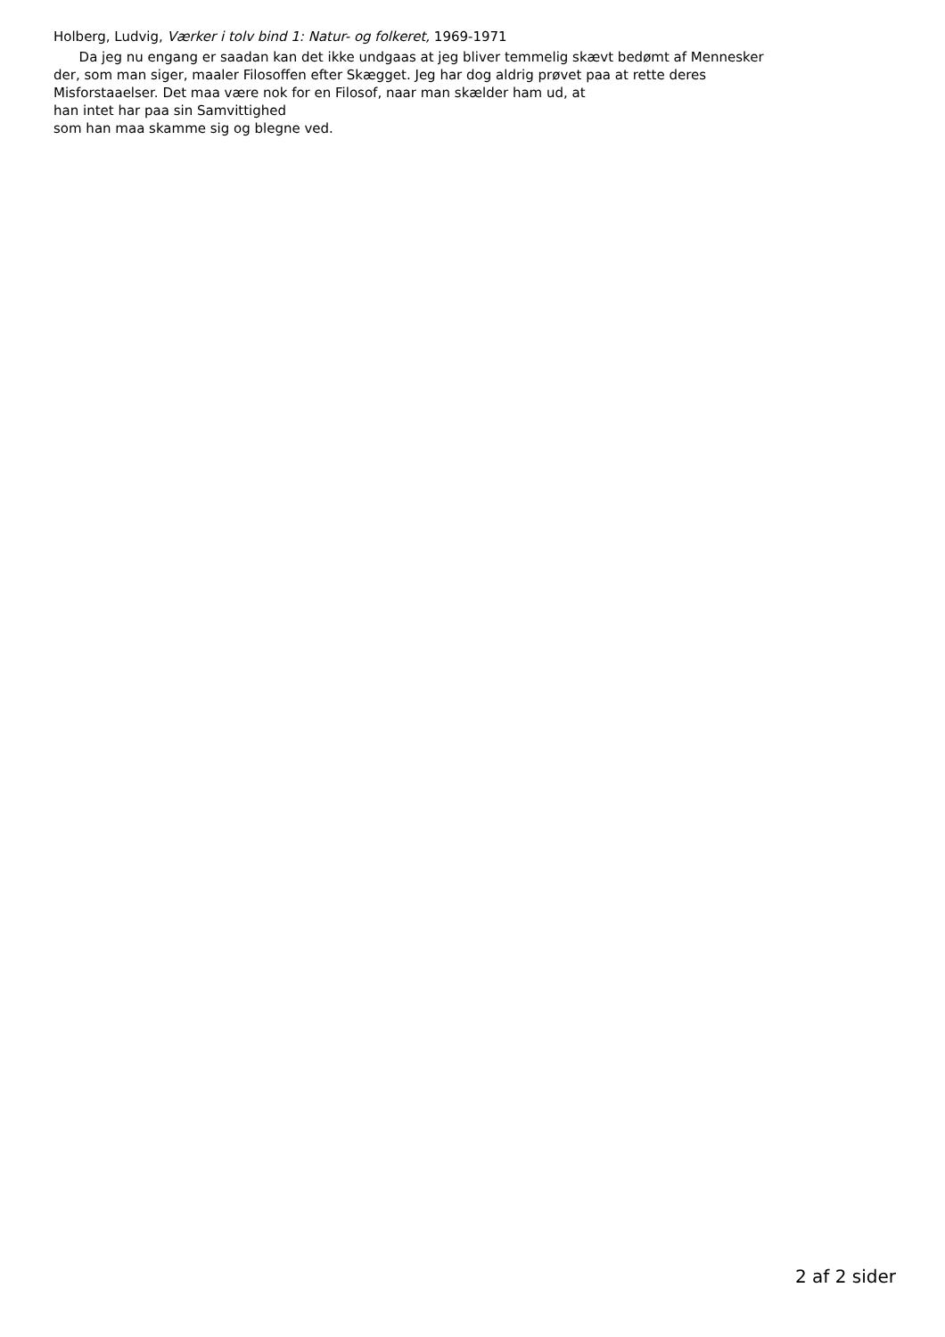Holberg, Ludvig, Værker i tolv bind 1: Natur- og folkeret, 1969-1971
Da jeg nu engang er saadan kan det ikke undgaas at jeg bliver temmelig skævt bedømt af Mennesker
der, som man siger, maaler Filosoffen efter Skægget. Jeg har dog aldrig prøvet paa at rette deres
Misforstaaelser. Det maa være nok for en Filosof, naar man skælder ham ud, at
han intet har paa sin Samvittighed
som han maa skamme sig og blegne ved.
2 af 2 sider